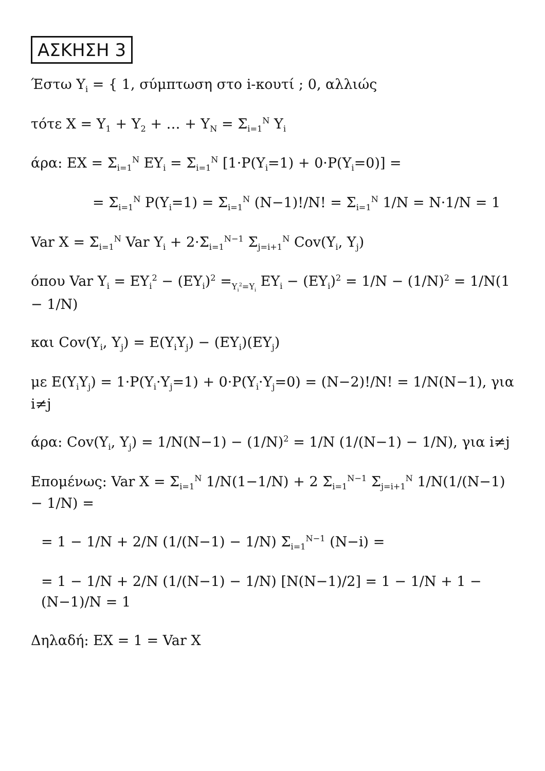ΑΣΚΗΣΗ 3
Έστω Y<sub>i</sub> = { 1, σύμπτωση στο i-κουτί ; 0, αλλιώς
τότε X = Y<sub>1</sub> + Y<sub>2</sub> + … + Y<sub>N</sub> = Σ<sub>i=1</sub><sup>N</sup> Y<sub>i</sub>
άρα: EX = Σ<sub>i=1</sub><sup>N</sup> EY<sub>i</sub> = Σ<sub>i=1</sub><sup>N</sup> [1·P(Y<sub>i</sub>=1) + 0·P(Y<sub>i</sub>=0)] =
= Σ<sub>i=1</sub><sup>N</sup> P(Y<sub>i</sub>=1) = Σ<sub>i=1</sub><sup>N</sup> (N−1)!/N! = Σ<sub>i=1</sub><sup>N</sup> 1/N = N·1/N = 1
Var X = Σ<sub>i=1</sub><sup>N</sup> Var Y<sub>i</sub> + 2·Σ<sub>i=1</sub><sup>N−1</sup> Σ<sub>j=i+1</sub><sup>N</sup> Cov(Y<sub>i</sub>, Y<sub>j</sub>)
όπου Var Y<sub>i</sub> = EY<sub>i</sub><sup>2</sup> − (EY<sub>i</sub>)<sup>2</sup> =<sub>Y<sub>i</sub><sup>2</sup>=Y<sub>i</sub></sub> EY<sub>i</sub> − (EY<sub>i</sub>)<sup>2</sup> = 1/N − (1/N)<sup>2</sup> = 1/N(1 − 1/N)
και Cov(Y<sub>i</sub>, Y<sub>j</sub>) = E(Y<sub>i</sub>Y<sub>j</sub>) − (EY<sub>i</sub>)(EY<sub>j</sub>)
με E(Y<sub>i</sub>Y<sub>j</sub>) = 1·P(Y<sub>i</sub>·Y<sub>j</sub>=1) + 0·P(Y<sub>i</sub>·Y<sub>j</sub>=0) = (N−2)!/N! = 1/N(N−1), για i≠j
άρα: Cov(Y<sub>i</sub>, Y<sub>j</sub>) = 1/N(N−1) − (1/N)<sup>2</sup> = 1/N (1/(N−1) − 1/N), για i≠j
Επομένως: Var X = Σ<sub>i=1</sub><sup>N</sup> 1/N(1−1/N) + 2 Σ<sub>i=1</sub><sup>N−1</sup> Σ<sub>j=i+1</sub><sup>N</sup> 1/N(1/(N−1) − 1/N) =
= 1 − 1/N + 2/N (1/(N−1) − 1/N) Σ<sub>i=1</sub><sup>N−1</sup> (N−i) =
= 1 − 1/N + 2/N (1/(N−1) − 1/N) [N(N−1)/2] = 1 − 1/N + 1 − (N−1)/N = 1
Δηλαδή: EX = 1 = Var X